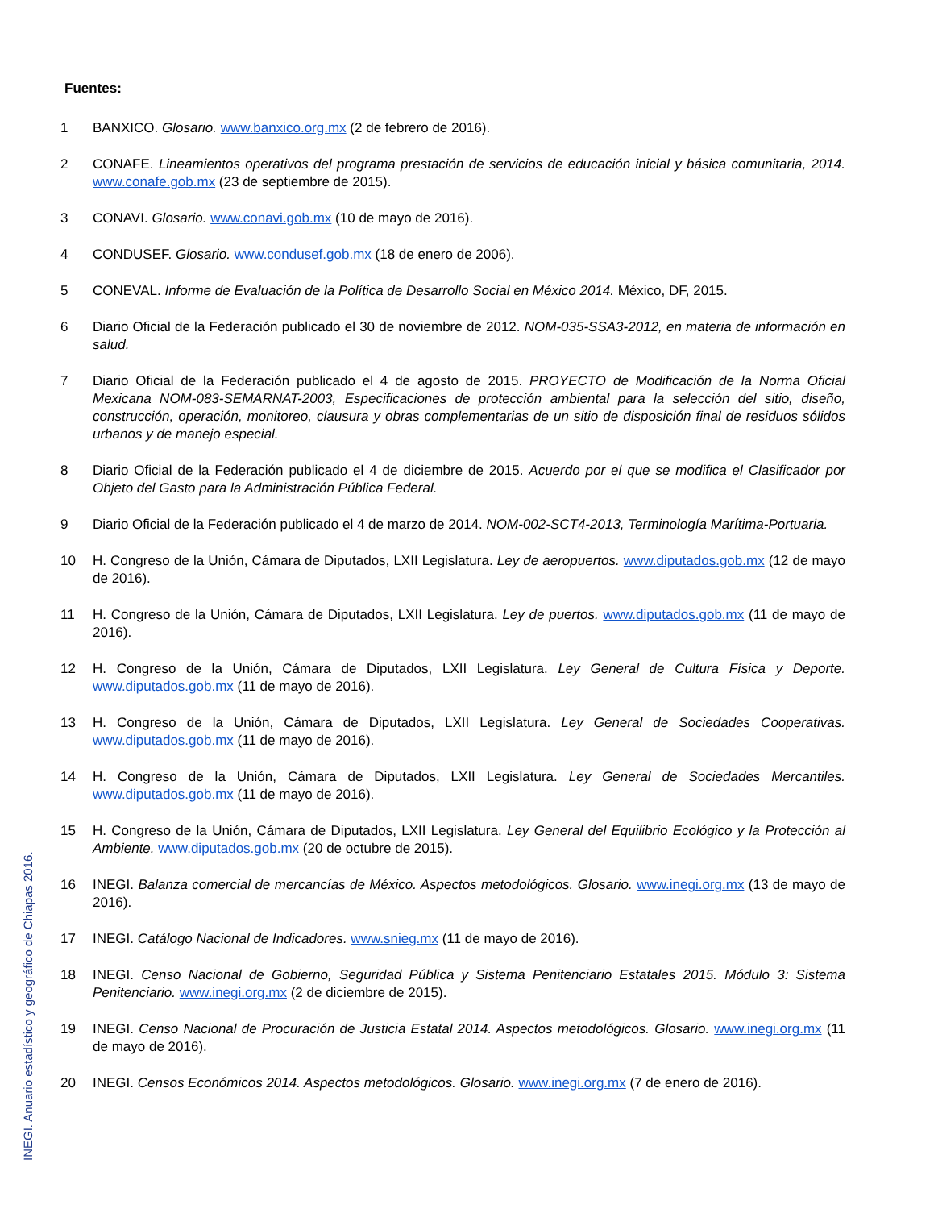Fuentes:
1 BANXICO. Glosario. www.banxico.org.mx (2 de febrero de 2016).
2 CONAFE. Lineamientos operativos del programa prestación de servicios de educación inicial y básica comunitaria, 2014. www.conafe.gob.mx (23 de septiembre de 2015).
3 CONAVI. Glosario. www.conavi.gob.mx (10 de mayo de 2016).
4 CONDUSEF. Glosario. www.condusef.gob.mx (18 de enero de 2006).
5 CONEVAL. Informe de Evaluación de la Política de Desarrollo Social en México 2014. México, DF, 2015.
6 Diario Oficial de la Federación publicado el 30 de noviembre de 2012. NOM-035-SSA3-2012, en materia de información en salud.
7 Diario Oficial de la Federación publicado el 4 de agosto de 2015. PROYECTO de Modificación de la Norma Oficial Mexicana NOM-083-SEMARNAT-2003, Especificaciones de protección ambiental para la selección del sitio, diseño, construcción, operación, monitoreo, clausura y obras complementarias de un sitio de disposición final de residuos sólidos urbanos y de manejo especial.
8 Diario Oficial de la Federación publicado el 4 de diciembre de 2015. Acuerdo por el que se modifica el Clasificador por Objeto del Gasto para la Administración Pública Federal.
9 Diario Oficial de la Federación publicado el 4 de marzo de 2014. NOM-002-SCT4-2013, Terminología Marítima-Portuaria.
10 H. Congreso de la Unión, Cámara de Diputados, LXII Legislatura. Ley de aeropuertos. www.diputados.gob.mx (12 de mayo de 2016).
11 H. Congreso de la Unión, Cámara de Diputados, LXII Legislatura. Ley de puertos. www.diputados.gob.mx (11 de mayo de 2016).
12 H. Congreso de la Unión, Cámara de Diputados, LXII Legislatura. Ley General de Cultura Física y Deporte. www.diputados.gob.mx (11 de mayo de 2016).
13 H. Congreso de la Unión, Cámara de Diputados, LXII Legislatura. Ley General de Sociedades Cooperativas. www.diputados.gob.mx (11 de mayo de 2016).
14 H. Congreso de la Unión, Cámara de Diputados, LXII Legislatura. Ley General de Sociedades Mercantiles. www.diputados.gob.mx (11 de mayo de 2016).
15 H. Congreso de la Unión, Cámara de Diputados, LXII Legislatura. Ley General del Equilibrio Ecológico y la Protección al Ambiente. www.diputados.gob.mx (20 de octubre de 2015).
16 INEGI. Balanza comercial de mercancías de México. Aspectos metodológicos. Glosario. www.inegi.org.mx (13 de mayo de 2016).
17 INEGI. Catálogo Nacional de Indicadores. www.snieg.mx (11 de mayo de 2016).
18 INEGI. Censo Nacional de Gobierno, Seguridad Pública y Sistema Penitenciario Estatales 2015. Módulo 3: Sistema Penitenciario. www.inegi.org.mx (2 de diciembre de 2015).
19 INEGI. Censo Nacional de Procuración de Justicia Estatal 2014. Aspectos metodológicos. Glosario. www.inegi.org.mx (11 de mayo de 2016).
20 INEGI. Censos Económicos 2014. Aspectos metodológicos. Glosario. www.inegi.org.mx (7 de enero de 2016).
INEGI. Anuario estadístico y geográfico de Chiapas 2016.